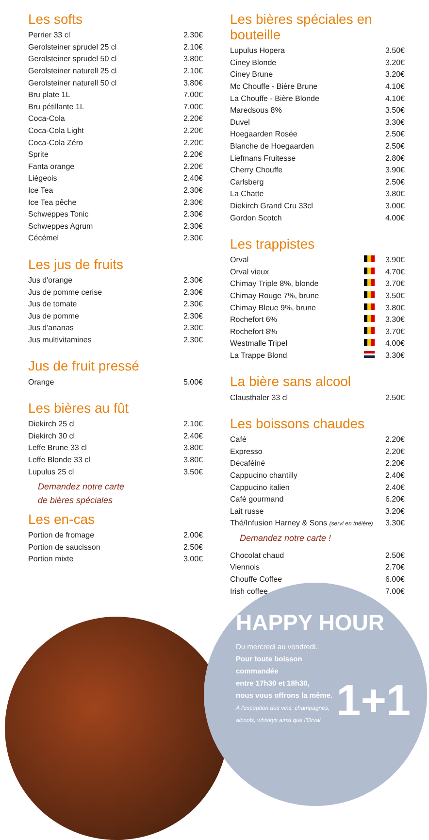Les softs
| Perrier 33 cl | 2.30€ |
| Gerolsteiner sprudel 25 cl | 2.10€ |
| Gerolsteiner sprudel 50 cl | 3.80€ |
| Gerolsteiner naturell 25 cl | 2.10€ |
| Gerolsteiner naturell 50 cl | 3.80€ |
| Bru plate 1L | 7.00€ |
| Bru pétillante 1L | 7.00€ |
| Coca-Cola | 2.20€ |
| Coca-Cola Light | 2.20€ |
| Coca-Cola Zéro | 2.20€ |
| Sprite | 2.20€ |
| Fanta orange | 2.20€ |
| Liégeois | 2.40€ |
| Ice Tea | 2.30€ |
| Ice Tea pêche | 2.30€ |
| Schweppes Tonic | 2.30€ |
| Schweppes Agrum | 2.30€ |
| Cécémel | 2.30€ |
Les jus de fruits
| Jus d'orange | 2.30€ |
| Jus de pomme cerise | 2.30€ |
| Jus de tomate | 2.30€ |
| Jus de pomme | 2.30€ |
| Jus d'ananas | 2.30€ |
| Jus multivitamines | 2.30€ |
Jus de fruit pressé
| Orange | 5.00€ |
Les bières au fût
| Diekirch 25 cl | 2.10€ |
| Diekirch 30 cl | 2.40€ |
| Leffe Brune 33 cl | 3.80€ |
| Leffe Blonde 33 cl | 3.80€ |
| Lupulus 25 cl | 3.50€ |
Demandez notre carte
de bières spéciales
Les en-cas
| Portion de fromage | 2.00€ |
| Portion de saucisson | 2.50€ |
| Portion mixte | 3.00€ |
Les bières spéciales en bouteille
| Lupulus Hopera | 3.50€ |
| Ciney Blonde | 3.20€ |
| Ciney Brune | 3.20€ |
| Mc Chouffe - Bière Brune | 4.10€ |
| La Chouffe - Bière Blonde | 4.10€ |
| Maredsous 8% | 3.50€ |
| Duvel | 3.30€ |
| Hoegaarden Rosée | 2.50€ |
| Blanche de Hoegaarden | 2.50€ |
| Liefmans Fruitesse | 2.80€ |
| Cherry Chouffe | 3.90€ |
| Carlsberg | 2.50€ |
| La Chatte | 3.80€ |
| Diekirch Grand Cru 33cl | 3.00€ |
| Gordon Scotch | 4.00€ |
Les trappistes
| Orval | | 3.90€ |
| Orval vieux | | 4.70€ |
| Chimay Triple 8%, blonde | | 3.70€ |
| Chimay Rouge 7%, brune | | 3.50€ |
| Chimay Bleue 9%, brune | | 3.80€ |
| Rochefort 6% | | 3.30€ |
| Rochefort 8% | | 3.70€ |
| Westmalle Tripel | | 4.00€ |
| La Trappe Blond | | 3.30€ |
La bière sans alcool
| Clausthaler 33 cl | 2.50€ |
Les boissons chaudes
| Café | 2.20€ |
| Expresso | 2.20€ |
| Décaféiné | 2.20€ |
| Cappucino chantilly | 2.40€ |
| Cappucino italien | 2.40€ |
| Café gourmand | 6.20€ |
| Lait russe | 3.20€ |
| Thé/Infusion Harney & Sons (servi en théière) | 3.30€ |
Demandez notre carte !
| Chocolat chaud | 2.50€ |
| Viennois | 2.70€ |
| Chouffe Coffee | 6.00€ |
| Irish coffee | 7.00€ |
HAPPY HOUR
Du mercredi au vendredi.
Pour toute boisson commandée
entre 17h30 et 18h30,
nous vous offrons la même.
A l'exception des vins, champagnes,
alcools, whiskys ainsi que l'Orval.
1+1